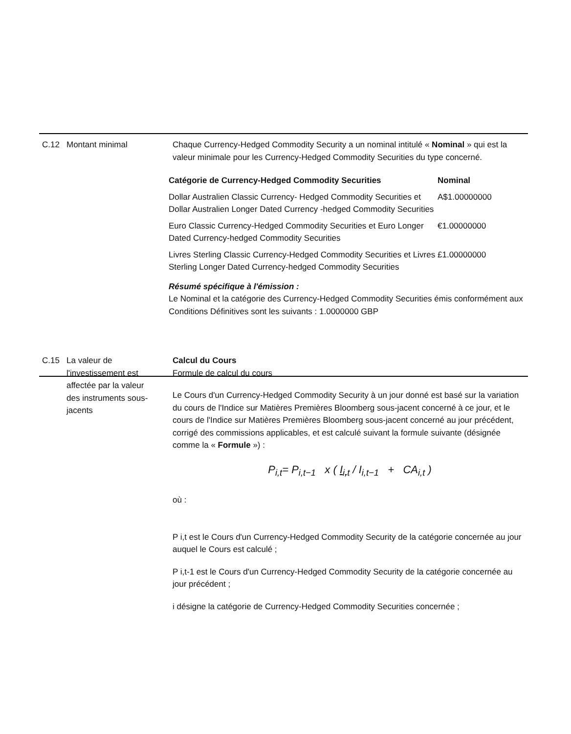C.12 Montant minimal Chaque Currency-Hedged Commodity Security a un nominal intitulé « Nominal » qui est la valeur minimale pour les Currency-Hedged Commodity Securities du type concerné.
| Catégorie de Currency-Hedged Commodity Securities | Nominal |
| --- | --- |
| Dollar Australien Classic Currency- Hedged Commodity Securities et Dollar Australien Longer Dated Currency -hedged Commodity Securities | A$1.00000000 |
| Euro Classic Currency-Hedged Commodity Securities et Euro Longer Dated Currency-hedged Commodity Securities | €1.00000000 |
| Livres Sterling Classic Currency-Hedged Commodity Securities et Livres Sterling Longer Dated Currency-hedged Commodity Securities | £1.00000000 |
Résumé spécifique à l'émission :
Le Nominal et la catégorie des Currency-Hedged Commodity Securities émis conformément aux Conditions Définitives sont les suivants : 1.0000000 GBP
C.15 La valeur de l'investissement est affectée par la valeur des instruments sous-jacents
Calcul du Cours
Formule de calcul du cours
Le Cours d'un Currency-Hedged Commodity Security à un jour donné est basé sur la variation du cours de l'Indice sur Matières Premières Bloomberg sous-jacent concerné à ce jour, et le cours de l'Indice sur Matières Premières Bloomberg sous-jacent concerné au jour précédent, corrigé des commissions applicables, et est calculé suivant la formule suivante (désignée comme la « Formule ») :
P<sub>i,t</sub>= P<sub>i,t−1</sub> x ( I<sub>i,t</sub> / I<sub>i,t−1</sub> + CA<sub>i,t</sub> )
où :
P i,t est le Cours d'un Currency-Hedged Commodity Security de la catégorie concernée au jour auquel le Cours est calculé ;
P i,t-1 est le Cours d'un Currency-Hedged Commodity Security de la catégorie concernée au jour précédent ;
i désigne la catégorie de Currency-Hedged Commodity Securities concernée ;